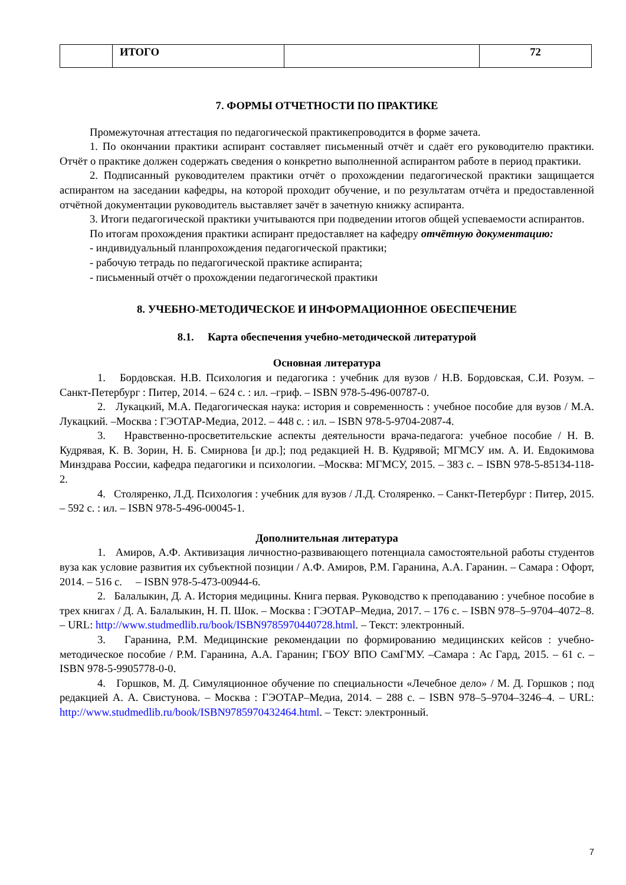| | ИТОГО | | 72 |
7. ФОРМЫ ОТЧЕТНОСТИ ПО ПРАКТИКЕ
Промежуточная аттестация по педагогической практикепроводится в форме зачета.
1. По окончании практики аспирант составляет письменный отчёт и сдаёт его руководителю практики. Отчёт о практике должен содержать сведения о конкретно выполненной аспирантом работе в период практики.
2. Подписанный руководителем практики отчёт о прохождении педагогической практики защищается аспирантом на заседании кафедры, на которой проходит обучение, и по результатам отчёта и предоставленной отчётной документации руководитель выставляет зачёт в зачетную книжку аспиранта.
3. Итоги педагогической практики учитываются при подведении итогов общей успеваемости аспирантов.
По итогам прохождения практики аспирант предоставляет на кафедру отчётную документацию:
- индивидуальный планпрохождения педагогической практики;
- рабочую тетрадь по педагогической практике аспиранта;
- письменный отчёт о прохождении педагогической практики
8. УЧЕБНО-МЕТОДИЧЕСКОЕ И ИНФОРМАЦИОННОЕ ОБЕСПЕЧЕНИЕ
8.1. Карта обеспечения учебно-методической литературой
Основная литература
1. Бордовская. Н.В. Психология и педагогика : учебник для вузов / Н.В. Бордовская, С.И. Розум. – Санкт-Петербург : Питер, 2014. – 624 с. : ил. –гриф. – ISBN 978-5-496-00787-0.
2. Лукацкий, М.А. Педагогическая наука: история и современность : учебное пособие для вузов / М.А. Лукацкий. –Москва : ГЭОТАР-Медиа, 2012. – 448 с. : ил. – ISBN 978-5-9704-2087-4.
3. Нравственно-просветительские аспекты деятельности врача-педагога: учебное пособие / Н. В. Кудрявая, К. В. Зорин, Н. Б. Смирнова [и др.]; под редакцией Н. В. Кудрявой; МГМСУ им. А. И. Евдокимова Минздрава России, кафедра педагогики и психологии. –Москва: МГМСУ, 2015. – 383 с. – ISBN 978-5-85134-118-2.
4. Столяренко, Л.Д. Психология : учебник для вузов / Л.Д. Столяренко. – Санкт-Петербург : Питер, 2015. – 592 с. : ил. – ISBN 978-5-496-00045-1.
Дополнительная литература
1. Амиров, А.Ф. Активизация личностно-развивающего потенциала самостоятельной работы студентов вуза как условие развития их субъектной позиции / А.Ф. Амиров, Р.М. Гаранина, А.А. Гаранин. – Самара : Офорт, 2014. – 516 с. – ISBN 978-5-473-00944-6.
2. Балалыкин, Д. А. История медицины. Книга первая. Руководство к преподаванию : учебное пособие в трех книгах / Д. А. Балалыкин, Н. П. Шок. – Москва : ГЭОТАР–Медиа, 2017. – 176 с. – ISBN 978–5–9704–4072–8. – URL: http://www.studmedlib.ru/book/ISBN9785970440728.html. – Текст: электронный.
3. Гаранина, Р.М. Медицинские рекомендации по формированию медицинских кейсов : учебно-методическое пособие / Р.М. Гаранина, А.А. Гаранин; ГБОУ ВПО СамГМУ. –Самара : Ас Гард, 2015. – 61 с. – ISBN 978-5-9905778-0-0.
4. Горшков, М. Д. Симуляционное обучение по специальности «Лечебное дело» / М. Д. Горшков ; под редакцией А. А. Свистунова. – Москва : ГЭОТАР–Медиа, 2014. – 288 с. – ISBN 978–5–9704–3246–4. – URL: http://www.studmedlib.ru/book/ISBN9785970432464.html. – Текст: электронный.
7